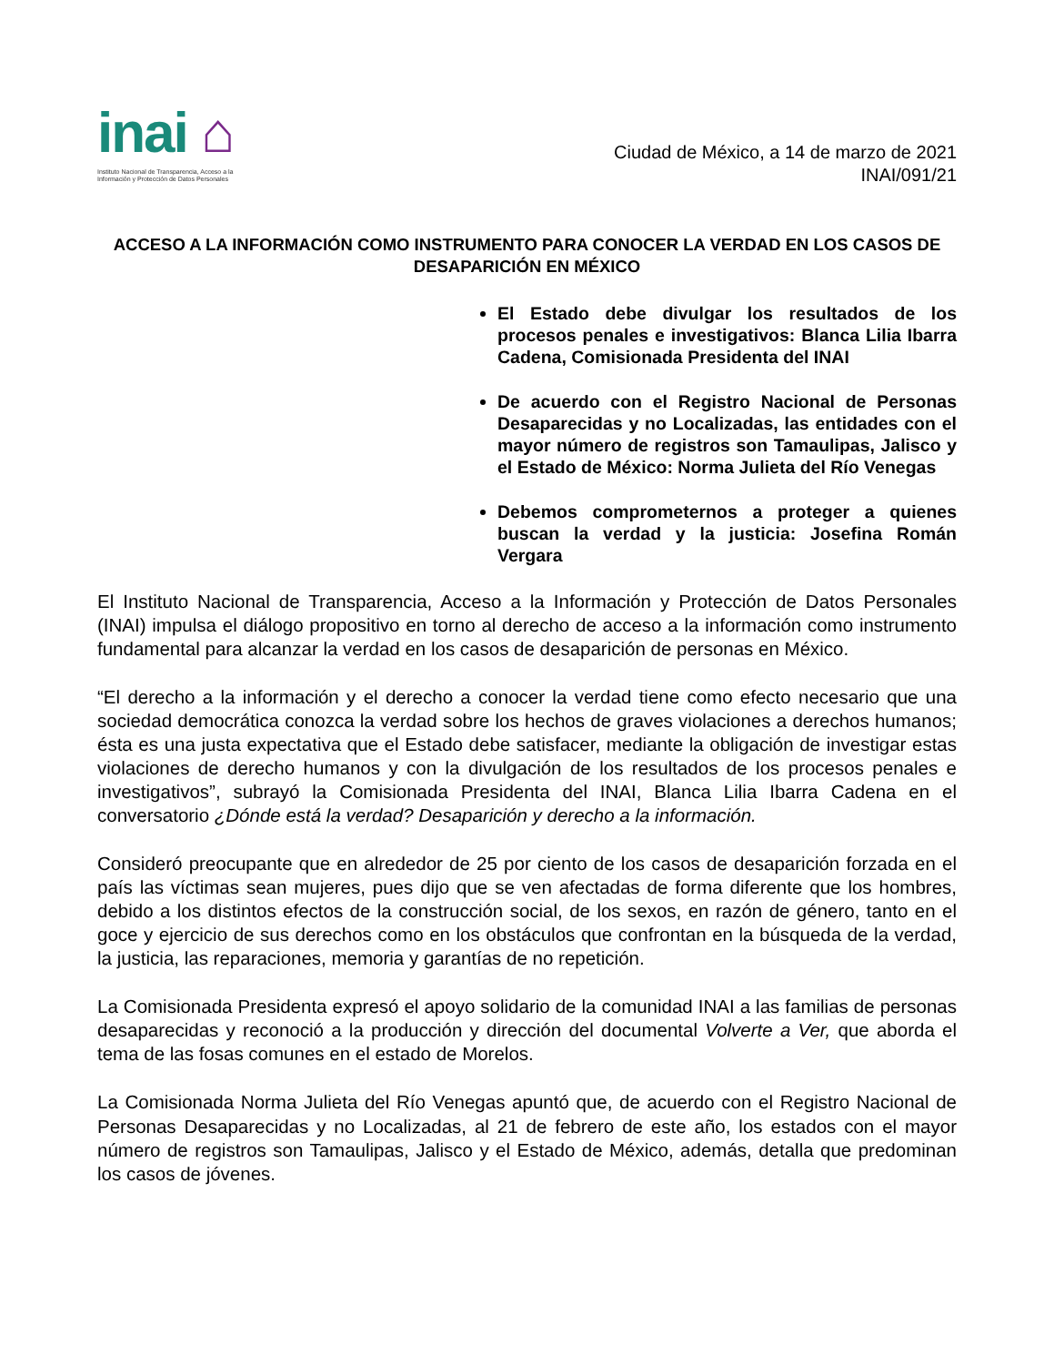inai ⌂
Instituto Nacional de Transparencia, Acceso a la Información y Protección de Datos Personales
Ciudad de México, a 14 de marzo de 2021
INAI/091/21
ACCESO A LA INFORMACIÓN COMO INSTRUMENTO PARA CONOCER LA VERDAD EN LOS CASOS DE DESAPARICIÓN EN MÉXICO
El Estado debe divulgar los resultados de los procesos penales e investigativos: Blanca Lilia Ibarra Cadena, Comisionada Presidenta del INAI
De acuerdo con el Registro Nacional de Personas Desaparecidas y no Localizadas, las entidades con el mayor número de registros son Tamaulipas, Jalisco y el Estado de México: Norma Julieta del Río Venegas
Debemos comprometernos a proteger a quienes buscan la verdad y la justicia: Josefina Román Vergara
El Instituto Nacional de Transparencia, Acceso a la Información y Protección de Datos Personales (INAI) impulsa el diálogo propositivo en torno al derecho de acceso a la información como instrumento fundamental para alcanzar la verdad en los casos de desaparición de personas en México.
“El derecho a la información y el derecho a conocer la verdad tiene como efecto necesario que una sociedad democrática conozca la verdad sobre los hechos de graves violaciones a derechos humanos; ésta es una justa expectativa que el Estado debe satisfacer, mediante la obligación de investigar estas violaciones de derecho humanos y con la divulgación de los resultados de los procesos penales e investigativos”, subrayó la Comisionada Presidenta del INAI, Blanca Lilia Ibarra Cadena en el conversatorio ¿Dónde está la verdad? Desaparición y derecho a la información.
Consideró preocupante que en alrededor de 25 por ciento de los casos de desaparición forzada en el país las víctimas sean mujeres, pues dijo que se ven afectadas de forma diferente que los hombres, debido a los distintos efectos de la construcción social, de los sexos, en razón de género, tanto en el goce y ejercicio de sus derechos como en los obstáculos que confrontan en la búsqueda de la verdad, la justicia, las reparaciones, memoria y garantías de no repetición.
La Comisionada Presidenta expresó el apoyo solidario de la comunidad INAI a las familias de personas desaparecidas y reconoció a la producción y dirección del documental Volverte a Ver, que aborda el tema de las fosas comunes en el estado de Morelos.
La Comisionada Norma Julieta del Río Venegas apuntó que, de acuerdo con el Registro Nacional de Personas Desaparecidas y no Localizadas, al 21 de febrero de este año, los estados con el mayor número de registros son Tamaulipas, Jalisco y el Estado de México, además, detalla que predominan los casos de jóvenes.